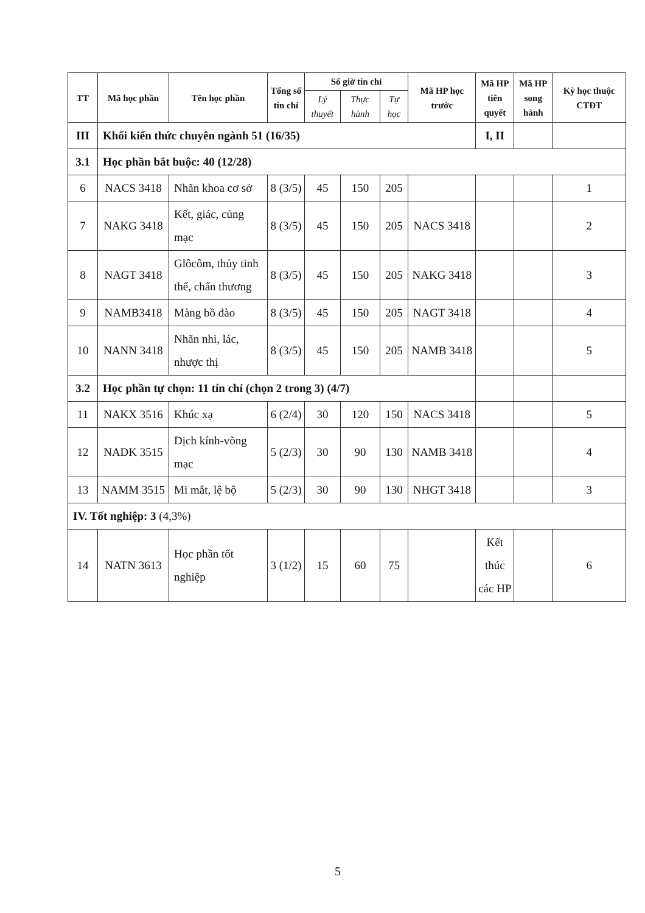| TT | Mã học phần | Tên học phần | Tổng số tín chỉ | Số giờ tín chỉ | | | Mã HP học trước | Mã HP tiên quyết | Mã HP song hành | Kỳ học thuộc CTĐT |
| --- | --- | --- | --- | --- | --- | --- | --- | --- | --- | --- |
| | | | | Lý thuyết | Thực hành | Tự học | | | | |
| III | Khối kiến thức chuyên ngành 51 (16/35) | | | | | | | I, II | | |
| 3.1 | Học phần bắt buộc: 40 (12/28) | | | | | | | | | |
| 6 | NACS 3418 | Nhãn khoa cơ sở | 8 (3/5) | 45 | 150 | 205 | | | | 1 |
| 7 | NAKG 3418 | Kết, giác, củng mạc | 8 (3/5) | 45 | 150 | 205 | NACS 3418 | | | 2 |
| 8 | NAGT 3418 | Glôcôm, thủy tinh thể, chấn thương | 8 (3/5) | 45 | 150 | 205 | NAKG 3418 | | | 3 |
| 9 | NAMB3418 | Màng bồ đào | 8 (3/5) | 45 | 150 | 205 | NAGT 3418 | | | 4 |
| 10 | NANN 3418 | Nhãn nhi, lác, nhược thị | 8 (3/5) | 45 | 150 | 205 | NAMB 3418 | | | 5 |
| 3.2 | Học phần tự chọn: 11 tín chỉ (chọn 2 trong 3) (4/7) | | | | | | | | | |
| 11 | NAKX 3516 | Khúc xạ | 6 (2/4) | 30 | 120 | 150 | NACS 3418 | | | 5 |
| 12 | NADK 3515 | Dịch kính-võng mạc | 5 (2/3) | 30 | 90 | 130 | NAMB 3418 | | | 4 |
| 13 | NAMM 3515 | Mi mắt, lệ bộ | 5 (2/3) | 30 | 90 | 130 | NHGT 3418 | | | 3 |
| IV. Tốt nghiệp: 3 (4,3%) | | | | | | | | | | |
| 14 | NATN 3613 | Học phần tốt nghiệp | 3 (1/2) | 15 | 60 | 75 | | Kết thúc các HP | | 6 |
5